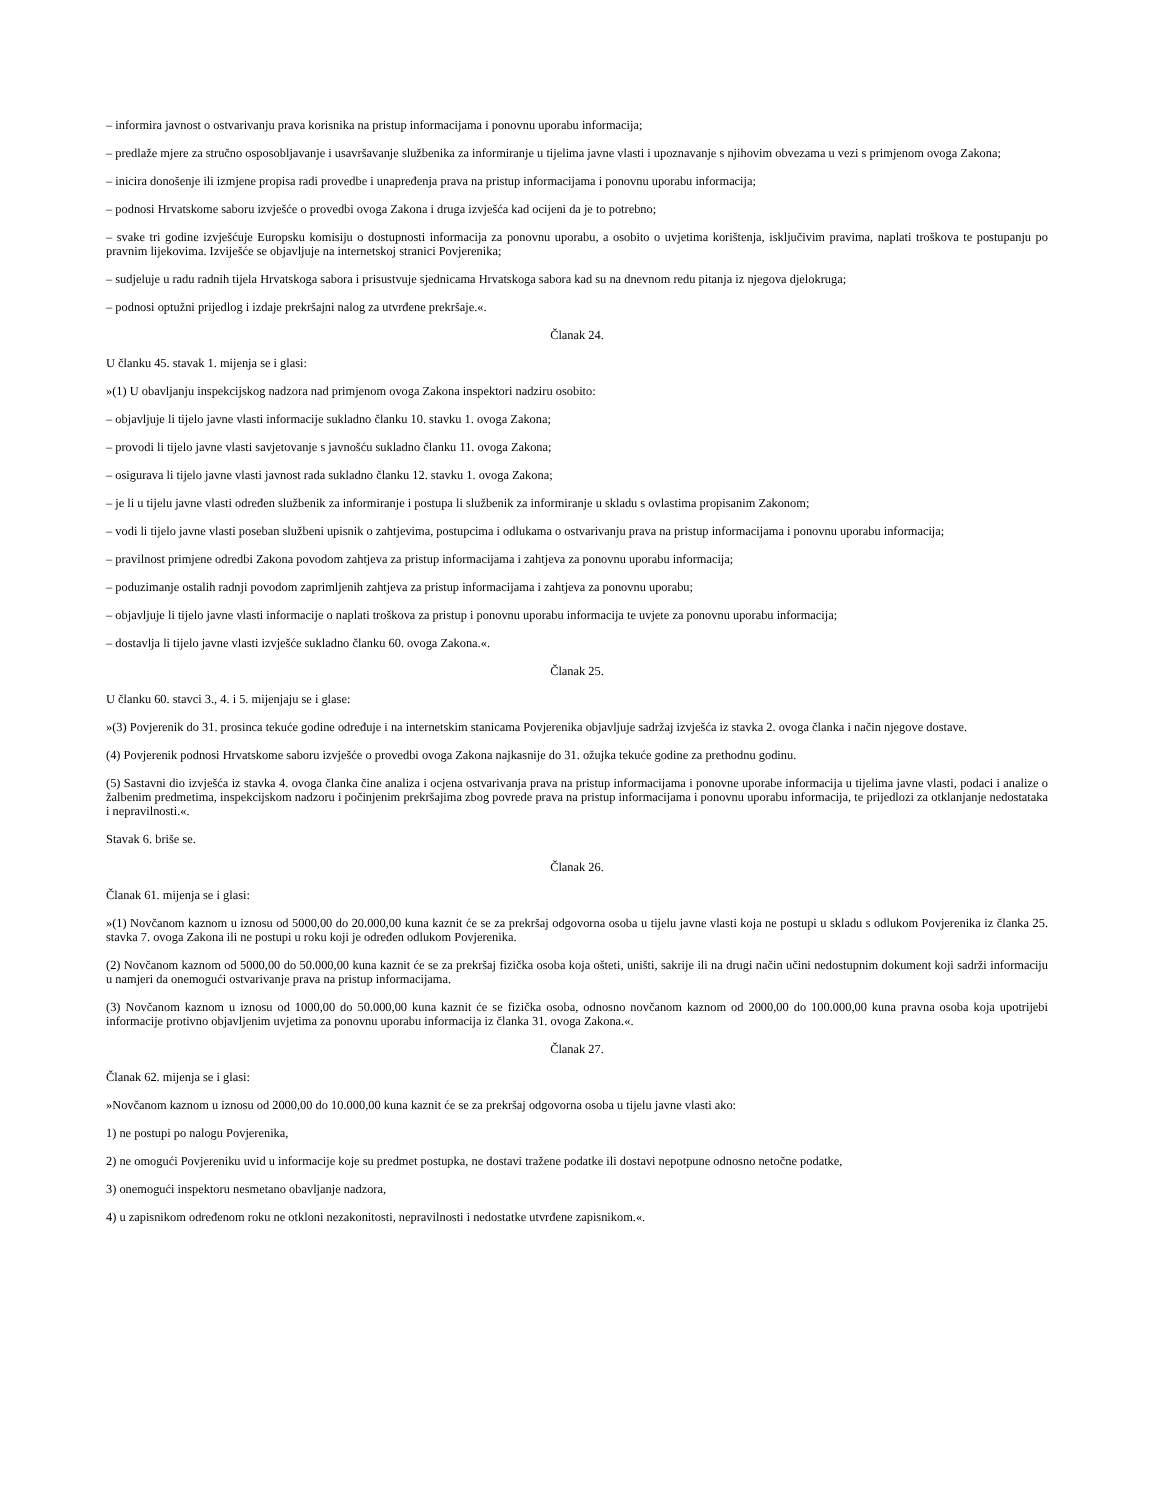– informira javnost o ostvarivanju prava korisnika na pristup informacijama i ponovnu uporabu informacija;
– predlaže mjere za stručno osposobljavanje i usavršavanje službenika za informiranje u tijelima javne vlasti i upoznavanje s njihovim obvezama u vezi s primjenom ovoga Zakona;
– inicira donošenje ili izmjene propisa radi provedbe i unapređenja prava na pristup informacijama i ponovnu uporabu informacija;
– podnosi Hrvatskome saboru izvješće o provedbi ovoga Zakona i druga izvješća kad ocijeni da je to potrebno;
– svake tri godine izvješćuje Europsku komisiju o dostupnosti informacija za ponovnu uporabu, a osobito o uvjetima korištenja, isključivim pravima, naplati troškova te postupanju po pravnim lijekovima. Izviješće se objavljuje na internetskoj stranici Povjerenika;
– sudjeluje u radu radnih tijela Hrvatskoga sabora i prisustvuje sjednicama Hrvatskoga sabora kad su na dnevnom redu pitanja iz njegova djelokruga;
– podnosi optužni prijedlog i izdaje prekršajni nalog za utvrđene prekršaje.«.
Članak 24.
U članku 45. stavak 1. mijenja se i glasi:
»(1) U obavljanju inspekcijskog nadzora nad primjenom ovoga Zakona inspektori nadziru osobito:
– objavljuje li tijelo javne vlasti informacije sukladno članku 10. stavku 1. ovoga Zakona;
– provodi li tijelo javne vlasti savjetovanje s javnošću sukladno članku 11. ovoga Zakona;
– osigurava li tijelo javne vlasti javnost rada sukladno članku 12. stavku 1. ovoga Zakona;
– je li u tijelu javne vlasti određen službenik za informiranje i postupa li službenik za informiranje u skladu s ovlastima propisanim Zakonom;
– vodi li tijelo javne vlasti poseban službeni upisnik o zahtjevima, postupcima i odlukama o ostvarivanju prava na pristup informacijama i ponovnu uporabu informacija;
– pravilnost primjene odredbi Zakona povodom zahtjeva za pristup informacijama i zahtjeva za ponovnu uporabu informacija;
– poduzimanje ostalih radnji povodom zaprimljenih zahtjeva za pristup informacijama i zahtjeva za ponovnu uporabu;
– objavljuje li tijelo javne vlasti informacije o naplati troškova za pristup i ponovnu uporabu informacija te uvjete za ponovnu uporabu informacija;
– dostavlja li tijelo javne vlasti izvješće sukladno članku 60. ovoga Zakona.«.
Članak 25.
U članku 60. stavci 3., 4. i 5. mijenjaju se i glase:
»(3) Povjerenik do 31. prosinca tekuće godine određuje i na internetskim stanicama Povjerenika objavljuje sadržaj izvješća iz stavka 2. ovoga članka i način njegove dostave.
(4) Povjerenik podnosi Hrvatskome saboru izvješće o provedbi ovoga Zakona najkasnije do 31. ožujka tekuće godine za prethodnu godinu.
(5) Sastavni dio izvješća iz stavka 4. ovoga članka čine analiza i ocjena ostvarivanja prava na pristup informacijama i ponovne uporabe informacija u tijelima javne vlasti, podaci i analize o žalbenim predmetima, inspekcijskom nadzoru i počinjenim prekršajima zbog povrede prava na pristup informacijama i ponovnu uporabu informacija, te prijedlozi za otklanjanje nedostataka i nepravilnosti.«.
Stavak 6. briše se.
Članak 26.
Članak 61. mijenja se i glasi:
»(1) Novčanom kaznom u iznosu od 5000,00 do 20.000,00 kuna kaznit će se za prekršaj odgovorna osoba u tijelu javne vlasti koja ne postupi u skladu s odlukom Povjerenika iz članka 25. stavka 7. ovoga Zakona ili ne postupi u roku koji je određen odlukom Povjerenika.
(2) Novčanom kaznom od 5000,00 do 50.000,00 kuna kaznit će se za prekršaj fizička osoba koja ošteti, uništi, sakrije ili na drugi način učini nedostupnim dokument koji sadrži informaciju u namjeri da onemogući ostvarivanje prava na pristup informacijama.
(3) Novčanom kaznom u iznosu od 1000,00 do 50.000,00 kuna kaznit će se fizička osoba, odnosno novčanom kaznom od 2000,00 do 100.000,00 kuna pravna osoba koja upotrijebi informacije protivno objavljenim uvjetima za ponovnu uporabu informacija iz članka 31. ovoga Zakona.«.
Članak 27.
Članak 62. mijenja se i glasi:
»Novčanom kaznom u iznosu od 2000,00 do 10.000,00 kuna kaznit će se za prekršaj odgovorna osoba u tijelu javne vlasti ako:
1) ne postupi po nalogu Povjerenika,
2) ne omogući Povjereniku uvid u informacije koje su predmet postupka, ne dostavi tražene podatke ili dostavi nepotpune odnosno netočne podatke,
3) onemogući inspektoru nesmetano obavljanje nadzora,
4) u zapisnikom određenom roku ne otkloni nezakonitosti, nepravilnosti i nedostatke utvrđene zapisnikom.«.